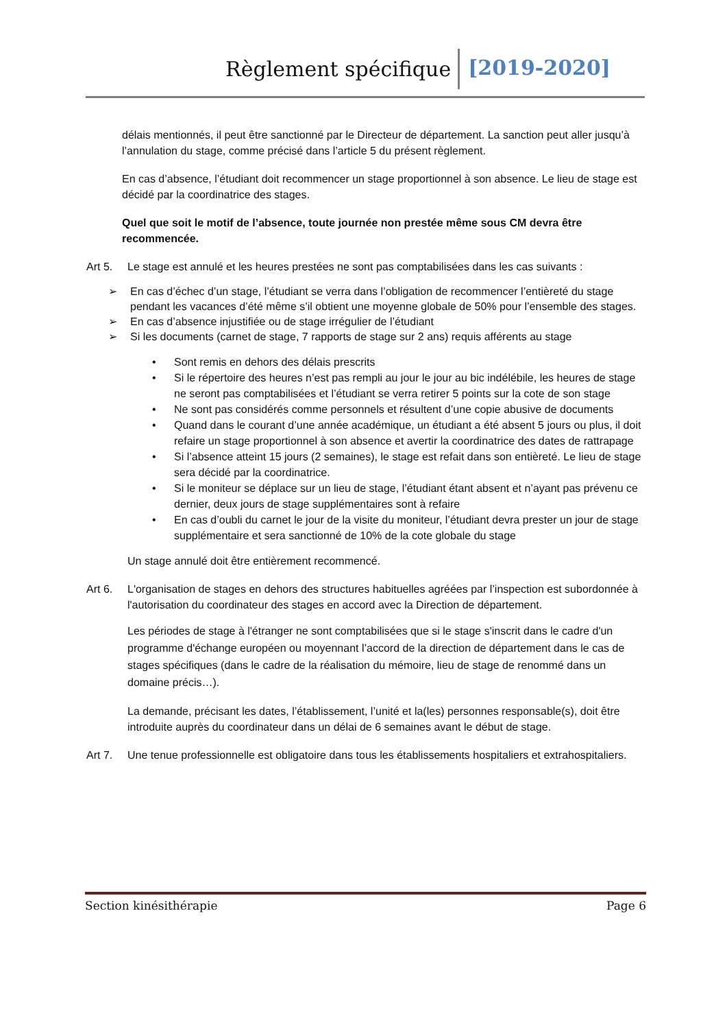Règlement spécifique [2019-2020]
délais mentionnés, il peut être sanctionné par le Directeur de département. La sanction peut aller jusqu’à l’annulation du stage, comme précisé dans l’article 5 du présent règlement.
En cas d’absence, l’étudiant doit recommencer un stage proportionnel à son absence. Le lieu de stage est décidé par la coordinatrice des stages.
Quel que soit le motif de l’absence, toute journée non prestée même sous CM devra être recommencée.
Art 5. Le stage est annulé et les heures prestées ne sont pas comptabilisées dans les cas suivants :
➢ En cas d’échec d’un stage, l’étudiant se verra dans l’obligation de recommencer l’entièreté du stage pendant les vacances d’été même s’il obtient une moyenne globale de 50% pour l’ensemble des stages.
➢ En cas d’absence injustifiée ou de stage irrégulier de l’étudiant
➢ Si les documents (carnet de stage, 7 rapports de stage sur 2 ans) requis afférents au stage
• Sont remis en dehors des délais prescrits
• Si le répertoire des heures n’est pas rempli au jour le jour au bic indélébile, les heures de stage ne seront pas comptabilisées et l’étudiant se verra retirer 5 points sur la cote de son stage
• Ne sont pas considérés comme personnels et résultent d’une copie abusive de documents
• Quand dans le courant d’une année académique, un étudiant a été absent 5 jours ou plus, il doit refaire un stage proportionnel à son absence et avertir la coordinatrice des dates de rattrapage
• Si l’absence atteint 15 jours (2 semaines), le stage est refait dans son entièreté. Le lieu de stage sera décidé par la coordinatrice.
• Si le moniteur se déplace sur un lieu de stage, l’étudiant étant absent et n’ayant pas prévenu ce dernier, deux jours de stage supplémentaires sont à refaire
• En cas d’oubli du carnet le jour de la visite du moniteur, l’étudiant devra prester un jour de stage supplémentaire et sera sanctionné de 10% de la cote globale du stage
Un stage annulé doit être entièrement recommencé.
Art 6. L'organisation de stages en dehors des structures habituelles agréées par l’inspection est subordonnée à l'autorisation du coordinateur des stages en accord avec la Direction de département.
Les périodes de stage à l'étranger ne sont comptabilisées que si le stage s'inscrit dans le cadre d'un programme d'échange européen ou moyennant l’accord de la direction de département dans le cas de stages spécifiques (dans le cadre de la réalisation du mémoire, lieu de stage de renommé dans un domaine précis…).
La demande, précisant les dates, l’établissement, l’unité et la(les) personnes responsable(s), doit être introduite auprès du coordinateur dans un délai de 6 semaines avant le début de stage.
Art 7. Une tenue professionnelle est obligatoire dans tous les établissements hospitaliers et extrahospitaliers.
Section kinésithérapie Page 6